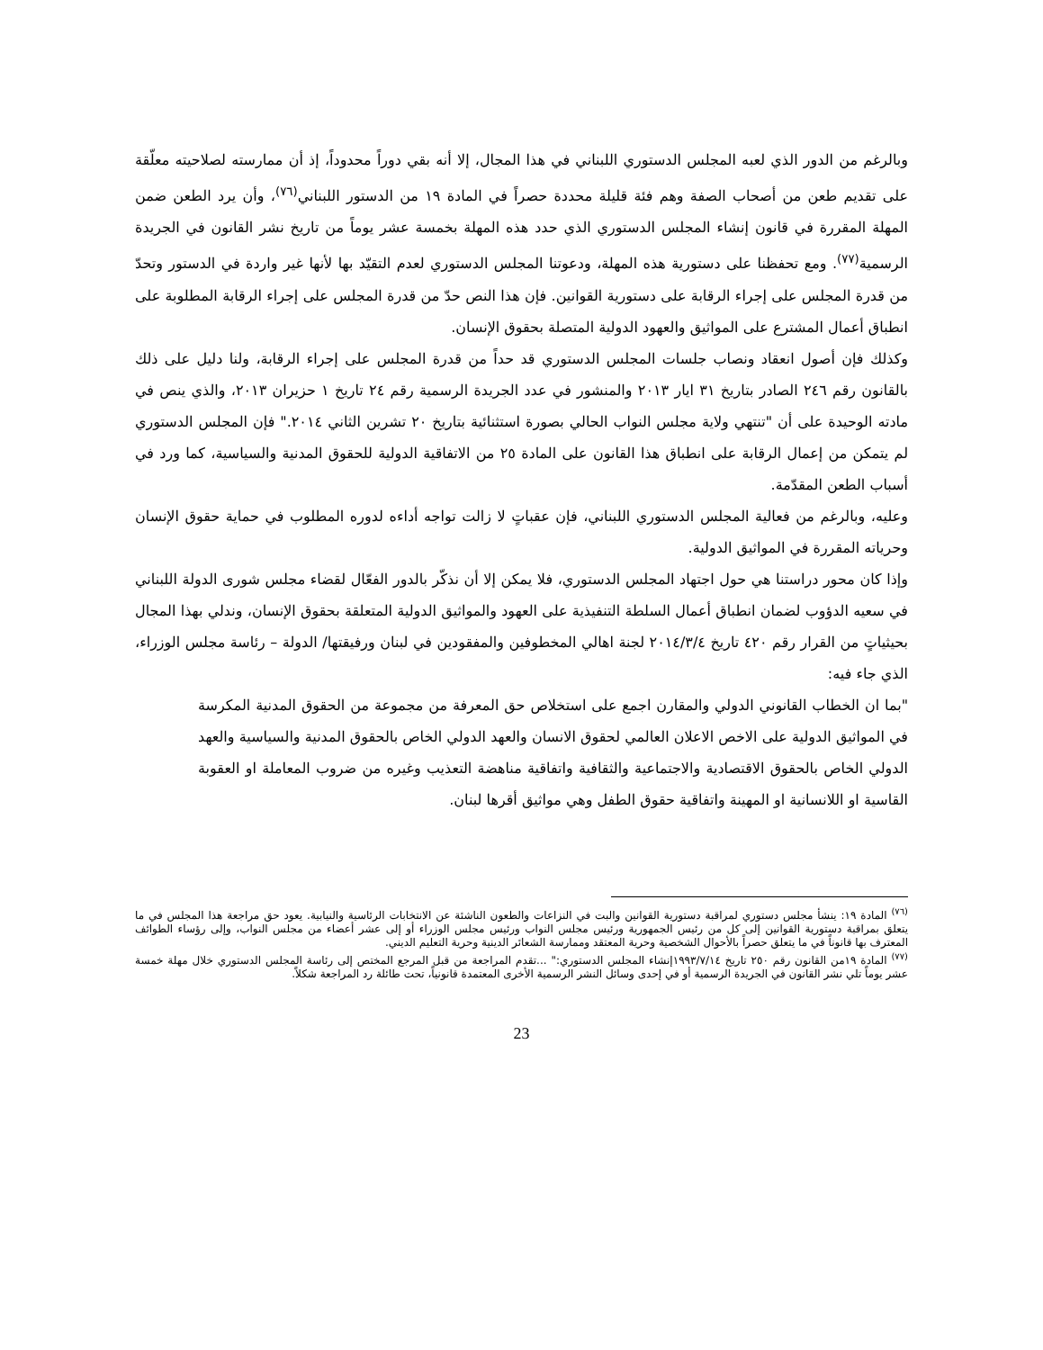وبالرغم من الدور الذي لعبه المجلس الدستوري اللبناني في هذا المجال، إلا أنه بقي دوراً محدوداً، إذ أن ممارسته لصلاحيته معلّقة على تقديم طعن من أصحاب الصفة وهم فئة قليلة محددة حصراً في المادة ١٩ من الدستور اللبناني<sup>(٧٦)</sup>، وأن يرد الطعن ضمن المهلة المقررة في قانون إنشاء المجلس الدستوري الذي حدد هذه المهلة بخمسة عشر يوماً من تاريخ نشر القانون في الجريدة الرسمية<sup>(٧٧)</sup>. ومع تحفظنا على دستورية هذه المهلة، ودعوتنا المجلس الدستوري لعدم التقيّد بها لأنها غير واردة في الدستور وتحدّ من قدرة المجلس على إجراء الرقابة على دستورية القوانين. فإن هذا النص حدّ من قدرة المجلس على إجراء الرقابة المطلوبة على انطباق أعمال المشترع على المواثيق والعهود الدولية المتصلة بحقوق الإنسان.
وكذلك فإن أصول انعقاد ونصاب جلسات المجلس الدستوري قد حداً من قدرة المجلس على إجراء الرقابة، ولنا دليل على ذلك بالقانون رقم ٢٤٦ الصادر بتاريخ ٣١ ايار ٢٠١٣ والمنشور في عدد الجريدة الرسمية رقم ٢٤ تاريخ ١ حزيران ٢٠١٣، والذي ينص في مادته الوحيدة على أن "تنتهي ولاية مجلس النواب الحالي بصورة استثنائية بتاريخ ٢٠ تشرين الثاني ٢٠١٤." فإن المجلس الدستوري لم يتمكن من إعمال الرقابة على انطباق هذا القانون على المادة ٢٥ من الاتفاقية الدولية للحقوق المدنية والسياسية، كما ورد في أسباب الطعن المقدّمة.
وعليه، وبالرغم من فعالية المجلس الدستوري اللبناني، فإن عقباتٍ لا زالت تواجه أداءه لدوره المطلوب في حماية حقوق الإنسان وحرياته المقررة في المواثيق الدولية.
وإذا كان محور دراستنا هي حول اجتهاد المجلس الدستوري، فلا يمكن إلا أن نذكّر بالدور الفعّال لقضاء مجلس شورى الدولة اللبناني في سعيه الدؤوب لضمان انطباق أعمال السلطة التنفيذية على العهود والمواثيق الدولية المتعلقة بحقوق الإنسان، وندلي بهذا المجال بحيثياتٍ من القرار رقم ٤٢٠ تاريخ ٢٠١٤/٣/٤ لجنة اهالي المخطوفين والمفقودين في لبنان ورفيقتها/ الدولة – رئاسة مجلس الوزراء، الذي جاء فيه:
"بما ان الخطاب القانوني الدولي والمقارن اجمع على استخلاص حق المعرفة من مجموعة من الحقوق المدنية المكرسة في المواثيق الدولية على الاخص الاعلان العالمي لحقوق الانسان والعهد الدولي الخاص بالحقوق المدنية والسياسية والعهد الدولي الخاص بالحقوق الاقتصادية والاجتماعية والثقافية واتفاقية مناهضة التعذيب وغيره من ضروب المعاملة او العقوبة القاسية او اللانسانية او المهينة واتفاقية حقوق الطفل وهي مواثيق أقرها لبنان.
<sup>(٧٦)</sup> المادة ١٩: ينشأ مجلس دستوري لمراقبة دستورية القوانين والبت في النزاعات والطعون الناشئة عن الانتخابات الرئاسية والنيابية. يعود حق مراجعة هذا المجلس في ما يتعلق بمراقبة دستورية القوانين إلى كل من رئيس الجمهورية ورئيس مجلس النواب ورئيس مجلس الوزراء أو إلى عشر أعضاء من مجلس النواب، وإلى رؤساء الطوائف المعترف بها قانوناً في ما يتعلق حصراً بالأحوال الشخصية وحرية المعتقد وممارسة الشعائر الدينية وحرية التعليم الديني.
<sup>(٧٧)</sup> المادة ١٩من القانون رقم ٢٥٠ تاريخ ١٩٩٣/٧/١٤إنشاء المجلس الدستوري:" ...تقدم المراجعة من قبل المرجع المختص إلى رئاسة المجلس الدستوري خلال مهلة خمسة عشر يوماً تلي نشر القانون في الجريدة الرسمية أو في إحدى وسائل النشر الرسمية الأخرى المعتمدة قانونياً، تحت طائلة رد المراجعة شكلاً.
23